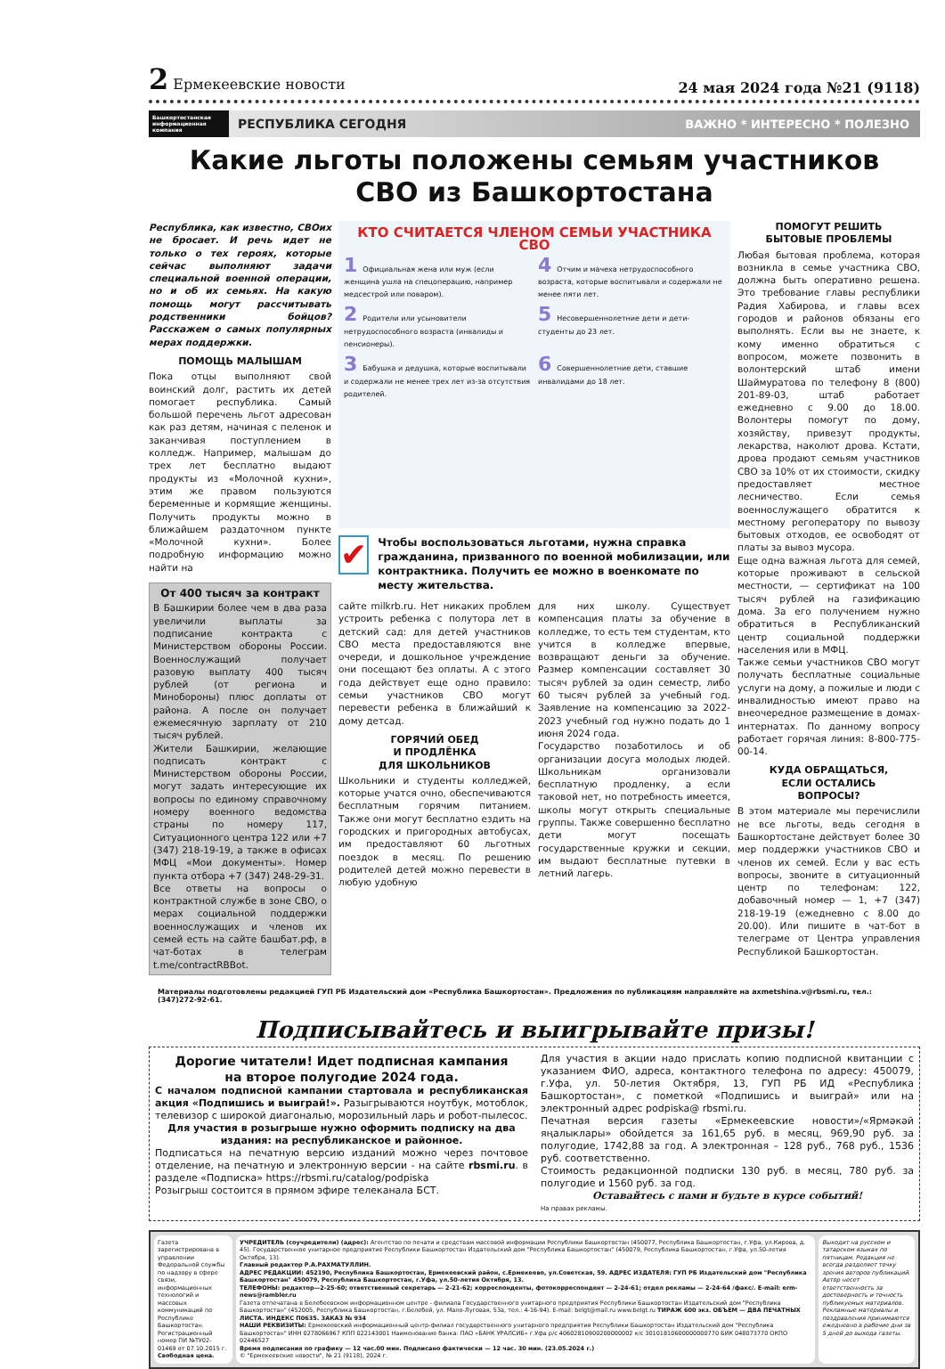2 Ермекеевские новости
24 мая 2024 года №21 (9118)
Башкортостанская информационная компания
РЕСПУБЛИКА СЕГОДНЯ ВАЖНО * ИНТЕРЕСНО * ПОЛЕЗНО
Какие льготы положены семьям участников
СВО из Башкортостана
Республика, как известно, СВОих не бросает. И речь идет не только о тех героях, которые сейчас выполняют задачи специальной военной операции, но и об их семьях. На какую помощь могут рассчитывать родственники бойцов? Расскажем о самых популярных мерах поддержки.
ПОМОЩЬ МАЛЫШАМ
Пока отцы выполняют свой воинский долг, растить их детей помогает республика. Самый большой перечень льгот адресован как раз детям, начиная с пеленок и заканчивая поступлением в колледж. Например, малышам до трех лет бесплатно выдают продукты из «Молочной кухни», этим же правом пользуются беременные и кормящие женщины. Получить продукты можно в ближайшем раздаточном пункте «Молочной кухни». Более подробную информацию можно найти на
От 400 тысяч за контракт
В Башкирии более чем в два раза увеличили выплаты за подписание контракта с Министерством обороны России. Военнослужащий получает разовую выплату 400 тысяч рублей (от региона и Минобороны) плюс доплаты от района. А после он получает ежемесячную зарплату от 210 тысяч рублей.
Жители Башкирии, желающие подписать контракт с Министерством обороны России, могут задать интересующие их вопросы по единому справочному номеру военного ведомства страны по номеру 117, Ситуационного центра 122 или +7 (347) 218-19-19, а также в офисах МФЦ «Мои документы». Номер пункта отбора +7 (347) 248-29-31.
Все ответы на вопросы о контрактной службе в зоне СВО, о мерах социальной поддержки военнослужащих и членов их семей есть на сайте башбат.рф, в чат-ботах в телеграм t.me/contractRBBot.
КТО СЧИТАЕТСЯ ЧЛЕНОМ СЕМЬИ УЧАСТНИКА СВО
1 Официальная жена или муж (если женщина ушла на спецоперацию, например медсестрой или поваром).
4 Отчим и мачеха нетрудоспособного возраста, которые воспитывали и содержали не менее пяти лет.
2 Родители или усыновители нетрудоспособного возраста (инвалиды и пенсионеры).
5 Несовершеннолетние дети и дети-студенты до 23 лет.
3 Бабушка и дедушка, которые воспитывали и содержали не менее трех лет из-за отсутствия родителей.
6 Совершеннолетние дети, ставшие инвалидами до 18 лет.
✔
Чтобы воспользоваться льготами, нужна справка гражданина, призванного по военной мобилизации, или контрактника. Получить ее можно в военкомате по месту жительства.
сайте milkrb.ru. Нет никаких проблем устроить ребенка с полутора лет в детский сад: для детей участников СВО места предоставляются вне очереди, и дошкольное учреждение они посещают без оплаты. А с этого года действует еще одно правило: семьи участников СВО могут перевести ребенка в ближайший к дому детсад.
ГОРЯЧИЙ ОБЕД
И ПРОДЛЁНКА
ДЛЯ ШКОЛЬНИКОВ
Школьники и студенты колледжей, которые учатся очно, обеспечиваются бесплатным горячим питанием. Также они могут бесплатно ездить на городских и пригородных автобусах, им предоставляют 60 льготных поездок в месяц. По решению родителей детей можно перевести в любую удобную
для них школу. Существует компенсация платы за обучение в колледже, то есть тем студентам, кто учится в колледже впервые, возвращают деньги за обучение. Размер компенсации составляет 30 тысяч рублей за один семестр, либо 60 тысяч рублей за учебный год. Заявление на компенсацию за 2022-2023 учебный год нужно подать до 1 июня 2024 года.
Государство позаботилось и об организации досуга молодых людей. Школьникам организовали бесплатную продленку, а если таковой нет, но потребность имеется, школы могут открыть специальные группы. Также совершенно бесплатно дети могут посещать государственные кружки и секции, им выдают бесплатные путевки в летний лагерь.
ПОМОГУТ РЕШИТЬ
БЫТОВЫЕ ПРОБЛЕМЫ
Любая бытовая проблема, которая возникла в семье участника СВО, должна быть оперативно решена. Это требование главы республики Радия Хабирова, и главы всех городов и районов обязаны его выполнять. Если вы не знаете, к кому именно обратиться с вопросом, можете позвонить в волонтерский штаб имени Шаймуратова по телефону 8 (800) 201-89-03, штаб работает ежедневно с 9.00 до 18.00. Волонтеры помогут по дому, хозяйству, привезут продукты, лекарства, наколют дрова. Кстати, дрова продают семьям участников СВО за 10% от их стоимости, скидку предоставляет местное лесничество. Если семья военнослужащего обратится к местному регоператору по вывозу бытовых отходов, ее освободят от платы за вывоз мусора.
Еще одна важная льгота для семей, которые проживают в сельской местности, — сертификат на 100 тысяч рублей на газификацию дома. За его получением нужно обратиться в Республиканский центр социальной поддержки населения или в МФЦ.
Также семьи участников СВО могут получать бесплатные социальные услуги на дому, а пожилые и люди с инвалидностью имеют право на внеочередное размещение в домах-интернатах. По данному вопросу работает горячая линия: 8-800-775-00-14.
КУДА ОБРАЩАТЬСЯ,
ЕСЛИ ОСТАЛИСЬ
ВОПРОСЫ?
В этом материале мы перечислили не все льготы, ведь сегодня в Башкортостане действует более 30 мер поддержки участников СВО и членов их семей. Если у вас есть вопросы, звоните в ситуационный центр по телефонам: 122, добавочный номер — 1, +7 (347) 218-19-19 (ежедневно с 8.00 до 20.00). Или пишите в чат-бот в телеграме от Центра управления Республикой Башкортостан.
Материалы подготовлены редакцией ГУП РБ Издательский дом «Республика Башкортостан». Предложения по публикациям направляйте на axmetshina.v@rbsmi.ru, тел.: (347)272-92-61.
Подписывайтесь и выигрывайте призы!
Дорогие читатели! Идет подписная кампания
на второе полугодие 2024 года.
С началом подписной кампании стартовала и республиканская акция «Подпишись и выиграй!». Разыгрываются ноутбук, мотоблок, телевизор с широкой диагональю, морозильный ларь и робот-пылесос.
Для участия в розыгрыше нужно оформить подписку на два издания: на республиканское и районное.
Подписаться на печатную версию изданий можно через почтовое отделение, на печатную и электронную версии - на сайте rbsmi.ru. в разделе «Подписка» https://rbsmi.ru/catalog/podpiska
Розыгрыш состоится в прямом эфире телеканала БСТ.
Для участия в акции надо прислать копию подписной квитанции с указанием ФИО, адреса, контактного телефона по адресу: 450079, г.Уфа, ул. 50-летия Октября, 13, ГУП РБ ИД «Республика Башкортостан», с пометкой «Подпишись и выиграй» или на электронный адрес podpiska@ rbsmi.ru.
Печатная версия газеты «Ермекеевские новости»/«Ярмәкәй яңалыклары» обойдется за 161,65 руб. в месяц, 969,90 руб. за полугодие, 1742,88 за год. А электронная – 128 руб., 768 руб., 1536 руб. соответственно.
Стоимость редакционной подписки 130 руб. в месяц, 780 руб. за полугодие и 1560 руб. за год.
Оставайтесь с нами и будьте в курсе событий!
На правах рекламы.
Газета зарегистрирована в управлении Федеральной службы по надзору в сфере связи, информационных технологий и массовых коммуникаций по Республике Башкортостан. Регистрационный номер ПИ №ТУ02-01469 от 07.10.2015 г. Свободная цена.
УЧРЕДИТЕЛЬ (соучредители) (адрес): Агентство по печати и средствам массовой информации Республики Башкортостан (450077, Республика Башкортостан, г.Уфа, ул.Кирова, д. 45). Государственное унитарное предприятие Республики Башкортостан Издательский дом "Республика Башкортостан" (450079, Республика Башкортостан, г.Уфа, ул.50-летия Октября, 13).
Главный редактор Р.А.РАХМАТУЛЛИН.
АДРЕС РЕДАКЦИИ: 452190, Республика Башкортостан, Ермекеевский район, с.Ермекеево, ул.Советская, 59. АДРЕС ИЗДАТЕЛЯ: ГУП РБ Издательский дом "Республика Башкортостан" 450079, Республика Башкортостан, г.Уфа, ул.50-летия Октября, 13.
ТЕЛЕФОНЫ: редактор—2-25-60; ответственный секретарь — 2-21-62; корреспонденты, фотокорреспондент — 2-24-61; отдел рекламы — 2-24-64 /факс/. E-mail: erm-news@rambler.ru
Газета отпечатана в Белебеевском информационном центре - филиала Государственного унитарного предприятия Республики Башкортостан Издательский дом "Республика Башкортостан" (452005, Республика Башкортостан, г.Белебей, ул. Мало-Луговая, 53а, тел.: 4-16-94). E-mail: belgt@mail.ru www.belgt.ru ТИРАЖ 600 экз. ОБЪЕМ — ДВА ПЕЧАТНЫХ ЛИСТА. ИНДЕКС П0635. ЗАКАЗ № 934
НАШИ РЕКВИЗИТЫ: Ермекеевский информационный центр-филиал государственного унитарного предприятия Республики Башкортостан Издательский дом "Республика Башкортостан" ИНН 0278066967 КПП 022143001 Наименование банка: ПАО «БАНК УРАЛСИБ» г.Уфа р/с 40602810900200000002 к/с 30101810600000000770 БИК 048073770 ОКПО 02446527
Время подписания по графику — 12 час.00 мин. Подписано фактически — 12 час. 30 мин. (23.05.2024 г.)
© "Ермекеевские новости", № 21 (9118), 2024 г.
Выходит на русском и татарском языках по пятницам. Редакция не всегда разделяет точку зрения авторов публикаций. Автор несет ответственность за достоверность и точность публикуемых материалов. Рекламные материалы и поздравления принимаются ежедневно в рабочие дни за 5 дней до выхода газеты.